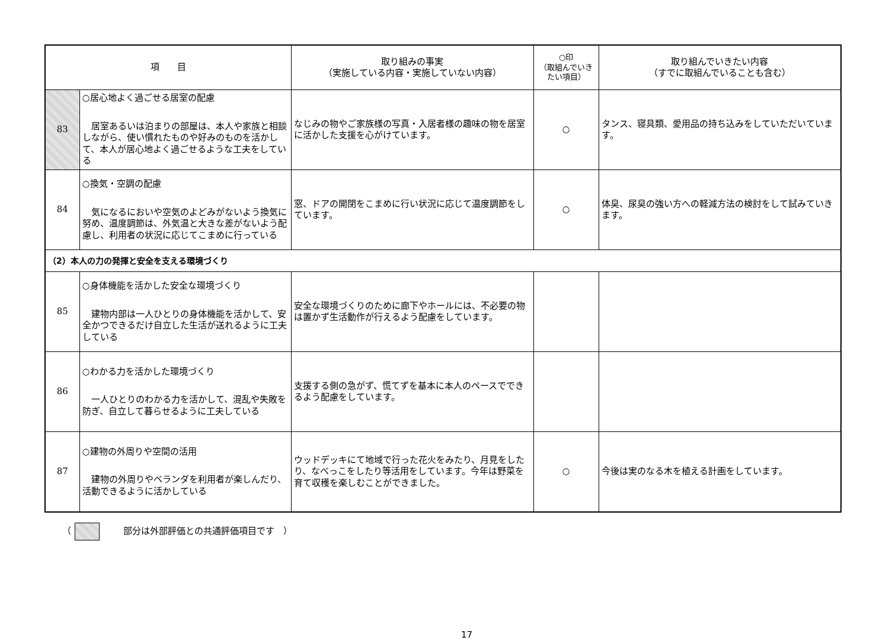| 項 目 | | 取り組みの事実 （実施している内容・実施していない内容） | ○印 （取組んでいきたい項目） | 取り組んでいきたい内容 （すでに取組んでいることも含む） |
| --- | --- | --- | --- | --- |
| 83 | ○居心地よく過ごせる居室の配慮 居室あるいは泊まりの部屋は、本人や家族と相談しながら、使い慣れたものや好みのものを活かして、本人が居心地よく過ごせるような工夫をしている | なじみの物やご家族様の写真・入居者様の趣味の物を居室に活かした支援を心がけています。 | ○ | タンス、寝具類、愛用品の持ち込みをしていただいています。 |
| 84 | ○換気・空調の配慮 気になるにおいや空気のよどみがないよう換気に努め、温度調節は、外気温と大きな差がないよう配慮し、利用者の状況に応じてこまめに行っている | 窓、ドアの開閉をこまめに行い状況に応じて温度調節をしています。 | ○ | 体臭、尿臭の強い方への軽減方法の検討をして試みていきます。 |
| （2）本人の力の発揮と安全を支える環境づくり | | | | |
| 85 | ○身体機能を活かした安全な環境づくり 建物内部は一人ひとりの身体機能を活かして、安全かつできるだけ自立した生活が送れるように工夫している | 安全な環境づくりのために廊下やホールには、不必要の物は置かず生活動作が行えるよう配慮をしています。 | | |
| 86 | ○わかる力を活かした環境づくり 一人ひとりのわかる力を活かして、混乱や失敗を防ぎ、自立して暮らせるように工夫している | 支援する側の急がず、慌てずを基本に本人のペースでできるよう配慮をしています。 | | |
| 87 | ○建物の外周りや空間の活用 建物の外周りやベランダを利用者が楽しんだり、活動できるように活かしている | ウッドデッキにて地域で行った花火をみたり、月見をしたり、なべっこをしたり等活用をしています。今年は野菜を育て収穫を楽しむことができました。 | ○ | 今後は実のなる木を植える計画をしています。 |
（ 部分は外部評価との共通評価項目です　）
17